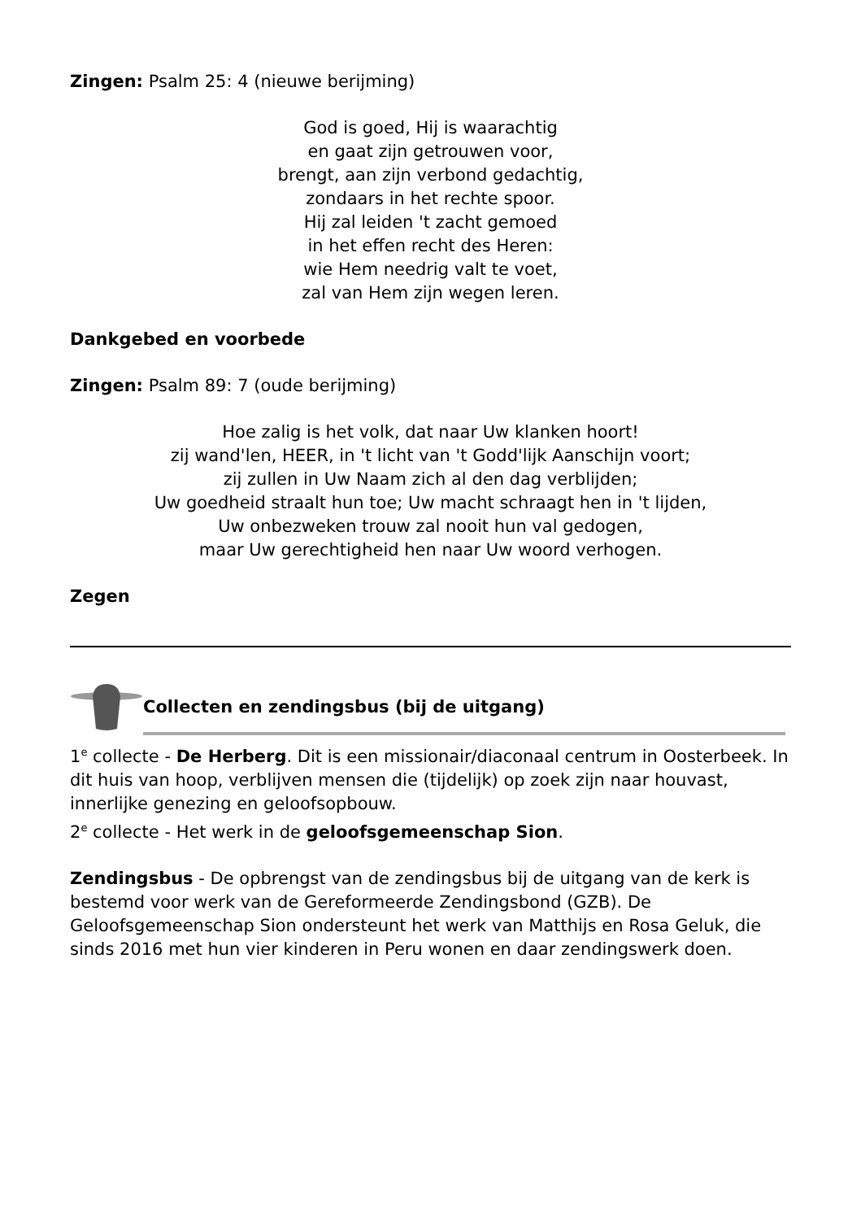Zingen: Psalm 25: 4 (nieuwe berijming)
God is goed, Hij is waarachtig
en gaat zijn getrouwen voor,
brengt, aan zijn verbond gedachtig,
zondaars in het rechte spoor.
Hij zal leiden 't zacht gemoed
in het effen recht des Heren:
wie Hem needrig valt te voet,
zal van Hem zijn wegen leren.
Dankgebed en voorbede
Zingen: Psalm 89: 7 (oude berijming)
Hoe zalig is het volk, dat naar Uw klanken hoort!
zij wand'len, HEER, in 't licht van 't Godd'lijk Aanschijn voort;
zij zullen in Uw Naam zich al den dag verblijden;
Uw goedheid straalt hun toe; Uw macht schraagt hen in 't lijden,
Uw onbezweken trouw zal nooit hun val gedogen,
maar Uw gerechtigheid hen naar Uw woord verhogen.
Zegen
Collecten en zendingsbus (bij de uitgang)
1<sup>e</sup> collecte - De Herberg. Dit is een missionair/diaconaal centrum in Oosterbeek. In dit huis van hoop, verblijven mensen die (tijdelijk) op zoek zijn naar houvast, innerlijke genezing en geloofsopbouw.
2<sup>e</sup> collecte - Het werk in de geloofsgemeenschap Sion.
Zendingsbus - De opbrengst van de zendingsbus bij de uitgang van de kerk is bestemd voor werk van de Gereformeerde Zendingsbond (GZB). De Geloofsgemeenschap Sion ondersteunt het werk van Matthijs en Rosa Geluk, die sinds 2016 met hun vier kinderen in Peru wonen en daar zendingswerk doen.